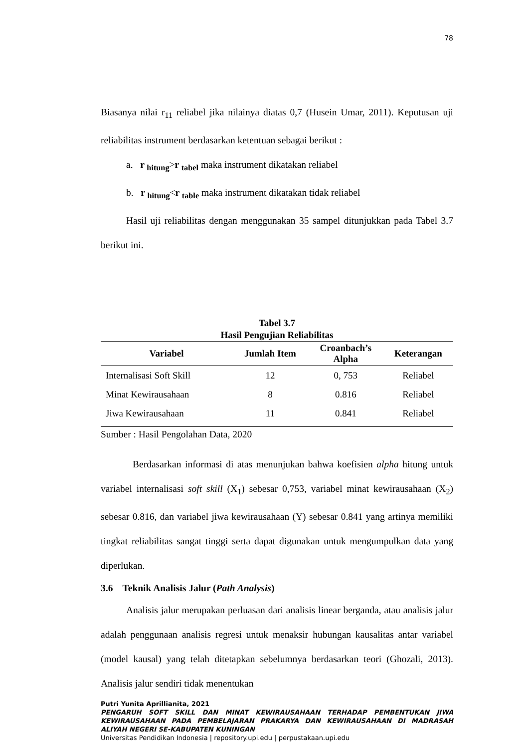78
Biasanya nilai r<sub>11</sub> reliabel jika nilainya diatas 0,7 (Husein Umar, 2011). Keputusan uji reliabilitas instrument berdasarkan ketentuan sebagai berikut :
a. r <sub>hitung</sub>>r <sub>tabel</sub> maka instrument dikatakan reliabel
b. r <sub>hitung</sub><r <sub>table</sub> maka instrument dikatakan tidak reliabel
Hasil uji reliabilitas dengan menggunakan 35 sampel ditunjukkan pada Tabel 3.7 berikut ini.
Tabel 3.7
Hasil Pengujian Reliabilitas
| Variabel | Jumlah Item | Croanbach’s Alpha | Keterangan |
| --- | --- | --- | --- |
| Internalisasi Soft Skill | 12 | 0, 753 | Reliabel |
| Minat Kewirausahaan | 8 | 0.816 | Reliabel |
| Jiwa Kewirausahaan | 11 | 0.841 | Reliabel |
Sumber : Hasil Pengolahan Data, 2020
Berdasarkan informasi di atas menunjukan bahwa koefisien alpha hitung untuk variabel internalisasi soft skill (X<sub>1</sub>) sebesar 0,753, variabel minat kewirausahaan (X<sub>2</sub>) sebesar 0.816, dan variabel jiwa kewirausahaan (Y) sebesar 0.841 yang artinya memiliki tingkat reliabilitas sangat tinggi serta dapat digunakan untuk mengumpulkan data yang diperlukan.
3.6 Teknik Analisis Jalur (Path Analysis)
Analisis jalur merupakan perluasan dari analisis linear berganda, atau analisis jalur adalah penggunaan analisis regresi untuk menaksir hubungan kausalitas antar variabel (model kausal) yang telah ditetapkan sebelumnya berdasarkan teori (Ghozali, 2013). Analisis jalur sendiri tidak menentukan
Putri Yunita Aprillianita, 2021
PENGARUH SOFT SKILL DAN MINAT KEWIRAUSAHAAN TERHADAP PEMBENTUKAN JIWA KEWIRAUSAHAAN PADA PEMBELAJARAN PRAKARYA DAN KEWIRAUSAHAAN DI MADRASAH ALIYAH NEGERI SE-KABUPATEN KUNINGAN
Universitas Pendidikan Indonesia | repository.upi.edu | perpustakaan.upi.edu